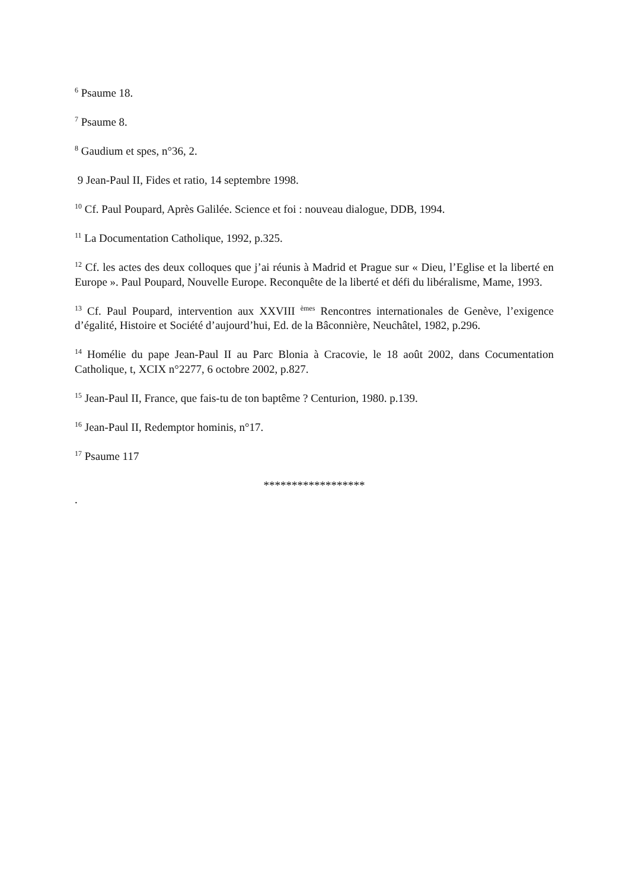<sup>6</sup> Psaume 18.
<sup>7</sup> Psaume 8.
<sup>8</sup> Gaudium et spes, n°36, 2.
9 Jean-Paul II, Fides et ratio, 14 septembre 1998.
<sup>10</sup> Cf. Paul Poupard, Après Galilée. Science et foi : nouveau dialogue, DDB, 1994.
<sup>11</sup> La Documentation Catholique, 1992, p.325.
<sup>12</sup> Cf. les actes des deux colloques que j’ai réunis à Madrid et Prague sur « Dieu, l’Eglise et la liberté en Europe ». Paul Poupard, Nouvelle Europe. Reconquête de la liberté et défi du libéralisme, Mame, 1993.
<sup>13</sup> Cf. Paul Poupard, intervention aux XXVIII <sup>èmes</sup> Rencontres internationales de Genève, l’exigence d’égalité, Histoire et Société d’aujourd’hui, Ed. de la Bâconnière, Neuchâtel, 1982, p.296.
<sup>14</sup> Homélie du pape Jean-Paul II au Parc Blonia à Cracovie, le 18 août 2002, dans Cocumentation Catholique, t, XCIX n°2277, 6 octobre 2002, p.827.
<sup>15</sup> Jean-Paul II, France, que fais-tu de ton baptême ? Centurion, 1980. p.139.
<sup>16</sup> Jean-Paul II, Redemptor hominis, n°17.
<sup>17</sup> Psaume 117
******************
.